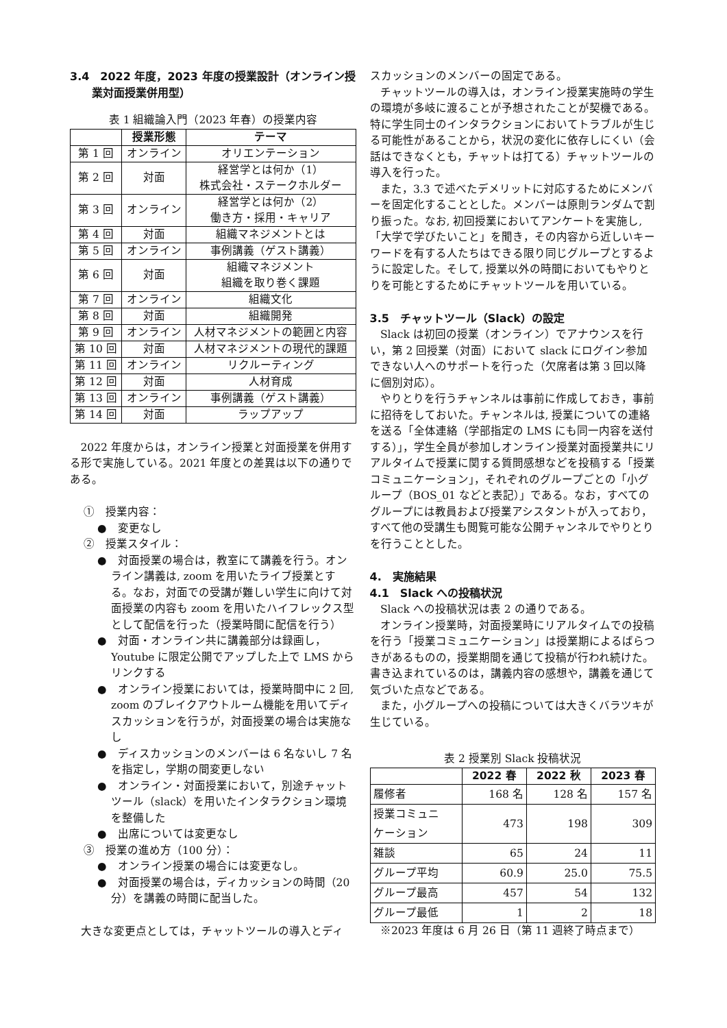3.4　2022 年度，2023 年度の授業設計（オンライン授
　　業対面授業併用型）
表 1 組織論入門（2023 年春）の授業内容
| | 授業形態 | テーマ |
| --- | --- | --- |
| 第 1 回 | オンライン | オリエンテーション |
| 第 2 回 | 対面 | 経営学とは何か（1） 株式会社・ステークホルダー |
| 第 3 回 | オンライン | 経営学とは何か（2） 働き方・採用・キャリア |
| 第 4 回 | 対面 | 組織マネジメントとは |
| 第 5 回 | オンライン | 事例講義（ゲスト講義） |
| 第 6 回 | 対面 | 組織マネジメント 組織を取り巻く課題 |
| 第 7 回 | オンライン | 組織文化 |
| 第 8 回 | 対面 | 組織開発 |
| 第 9 回 | オンライン | 人材マネジメントの範囲と内容 |
| 第 10 回 | 対面 | 人材マネジメントの現代的課題 |
| 第 11 回 | オンライン | リクルーティング |
| 第 12 回 | 対面 | 人材育成 |
| 第 13 回 | オンライン | 事例講義（ゲスト講義） |
| 第 14 回 | 対面 | ラップアップ |
2022 年度からは，オンライン授業と対面授業を併用する形で実施している。2021 年度との差異は以下の通りである。
①　授業内容：
●　変更なし
②　授業スタイル：
●　対面授業の場合は，教室にて講義を行う。オンライン講義は, zoom を用いたライブ授業とする。なお，対面での受講が難しい学生に向けて対面授業の内容も zoom を用いたハイフレックス型として配信を行った（授業時間に配信を行う）
●　対面・オンライン共に講義部分は録画し，Youtube に限定公開でアップした上で LMS からリンクする
●　オンライン授業においては，授業時間中に 2 回, zoom のブレイクアウトルーム機能を用いてディスカッションを行うが，対面授業の場合は実施なし
●　ディスカッションのメンバーは 6 名ないし 7 名を指定し，学期の間変更しない
●　オンライン・対面授業において，別途チャットツール（slack）を用いたインタラクション環境を整備した
●　出席については変更なし
③　授業の進め方（100 分）：
●　オンライン授業の場合には変更なし。
●　対面授業の場合は，ディカッションの時間（20 分）を講義の時間に配当した。
大きな変更点としては，チャットツールの導入とディ
スカッションのメンバーの固定である。
チャットツールの導入は，オンライン授業実施時の学生の環境が多岐に渡ることが予想されたことが契機である。特に学生同士のインタラクションにおいてトラブルが生じる可能性があることから，状況の変化に依存しにくい（会話はできなくとも，チャットは打てる）チャットツールの導入を行った。
また，3.3 で述べたデメリットに対応するためにメンバーを固定化することとした。メンバーは原則ランダムで割り振った。なお, 初回授業においてアンケートを実施し,「大学で学びたいこと」を聞き，その内容から近しいキーワードを有する人たちはできる限り同じグループとするように設定した。そして, 授業以外の時間においてもやりとりを可能とするためにチャットツールを用いている。
3.5　チャットツール（Slack）の設定
Slack は初回の授業（オンライン）でアナウンスを行い，第 2 回授業（対面）において slack にログイン参加できない人へのサポートを行った（欠席者は第 3 回以降に個別対応）。
やりとりを行うチャンネルは事前に作成しておき，事前に招待をしておいた。チャンネルは, 授業についての連絡を送る「全体連絡（学部指定の LMS にも同一内容を送付する）」，学生全員が参加しオンライン授業対面授業共にリアルタイムで授業に関する質問感想などを投稿する「授業コミュニケーション」，それぞれのグループごとの「小グループ（BOS_01 などと表記）」である。なお，すべてのグループには教員および授業アシスタントが入っており，すべて他の受講生も閲覧可能な公開チャンネルでやりとりを行うこととした。
4.　実施結果
4.1　Slack への投稿状況
Slack への投稿状況は表 2 の通りである。
オンライン授業時，対面授業時にリアルタイムでの投稿を行う「授業コミュニケーション」は授業期によるばらつきがあるものの，授業期間を通じて投稿が行われ続けた。書き込まれているのは，講義内容の感想や，講義を通じて気づいた点などである。
また，小グループへの投稿については大きくバラツキが生じている。
表 2 授業別 Slack 投稿状況
| | 2022 春 | 2022 秋 | 2023 春 |
| --- | --- | --- | --- |
| 履修者 | 168 名 | 128 名 | 157 名 |
| 授業コミュニ ケーション | 473 | 198 | 309 |
| 雑談 | 65 | 24 | 11 |
| グループ平均 | 60.9 | 25.0 | 75.5 |
| グループ最高 | 457 | 54 | 132 |
| グループ最低 | 1 | 2 | 18 |
※2023 年度は 6 月 26 日（第 11 週終了時点まで）